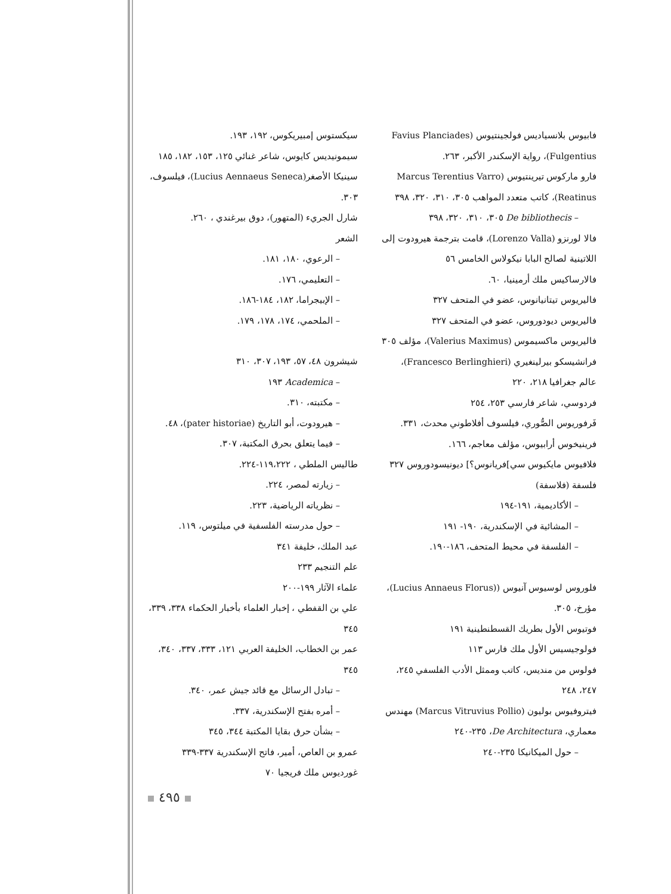سيكستوس إمبيريكوس، ١٩٢، ١٩٣.
سيمونيديس كايوس، شاعر غنائي ١٢٥، ١٥٣، ١٨٢، ١٨٥
سينيكا الأصغر(Lucius Aennaeus Seneca)، فيلسوف، ٣٠٣.
شارل الجريء (المتهور)، دوق بيرغندي ، ٢٦٠.
الشعر
– الرعوي، ١٨٠، ١٨١.
– التعليمي، ١٧٦.
– الإبيجراما، ١٨٢، ١٨٤-١٨٦.
– الملحمي، ١٧٤، ١٧٨، ١٧٩.
شيشرون ٤٨، ٥٧، ١٩٣، ٣٠٧، ٣١٠
– Academica ١٩٣
– مكتبته، ٣١٠.
– هيرودوت، أبو التاريخ (pater historiae)، ٤٨.
– فيما يتعلق بحرق المكتبة، ٣٠٧.
طاليس الملطي ، ١١٩،٢٢٢-٢٢٤.
– زيارته لمصر، ٢٢٤.
– نظرياته الرياضية، ٢٢٣.
– حول مدرسته الفلسفية في ميلتوس، ١١٩.
عبد الملك، خليفة ٣٤١
علم التنجيم ٢٣٣
علماء الآثار ١٩٩-٢٠٠
علي بن القفطي ، إخبار العلماء بأخبار الحكماء ٣٣٨، ٣٣٩، ٣٤٥
عمر بن الخطاب، الخليفة العربي ١٢١، ٣٣٣، ٣٣٧، ٣٤٠، ٣٤٥
– تبادل الرسائل مع قائد جيش عمر، ٣٤٠.
– أمره بفتح الإسكندرية، ٣٣٧.
– بشأن حرق بقايا المكتبة ٣٤٤، ٣٤٥
عمرو بن العاص، أمير، فاتح الإسكندرية ٣٣٧-٣٣٩
غورديوس ملك فريجيا ٧٠
فابيوس بلانسياديس فولجينتيوس (Favius Planciades Fulgentius)، رواية الإسكندر الأكبر، ٢٦٣.
فارو ماركوس تيرينتيوس (Marcus Terentius Varro Reatinus)، كاتب متعدد المواهب ٣٠٥، ٣١٠، ٣٢٠، ٣٩٨
– De bibliothecis ٣٠٥، ٣١٠، ٣٢٠، ٣٩٨
فالا لورنزو (Lorenzo Valla)، قامت بترجمة هيرودوت إلى اللاتينية لصالح البابا نيكولاس الخامس ٥٦
فالارساكيس ملك أرمينيا، ٦٠.
فاليريوس تيتانيانوس، عضو في المتحف ٣٢٧
فاليريوس ديودوروس، عضو في المتحف ٣٢٧
فاليريوس ماكسيموس (Valerius Maximus)، مؤلف ٣٠٥
فرانشيسكو بيرلينغيري (Francesco Berlinghieri)، عالم جغرافيا ٢١٨، ٢٢٠
فردوسي، شاعر فارسي ٢٥٣، ٢٥٤
فَرفوريوس الصُّوري، فيلسوف أفلاطوني محدث، ٣٣١.
فرينيخوس أرابيوس، مؤلف معاجم، ١٦٦.
فلافيوس مايكيوس سي]فريانوس؟] ديونيسودوروس ٣٢٧
فلسفة (فلاسفة)
– الأكاديمية، ١٩١-١٩٤
– المشائية في الإسكندرية، ١٩٠- ١٩١
– الفلسفة في محيط المتحف، ١٨٦-١٩٠.
فلوروس لوسيوس آنيوس ((Lucius Annaeus Florus)، مؤرخ، ٣٠٥.
فوتيوس الأول بطريك القسطنطينية ١٩١
فولوجيسيس الأول ملك فارس ١١٣
فولوس من منديس، كاتب وممثل الأدب الفلسفي ٢٤٥، ٢٤٧، ٢٤٨
فيتروفيوس بوليون (Marcus Vitruvius Pollio) مهندس معماري، De Architectura، ٢٣٥-٢٤٠
– حول الميكانيكا ٢٣٥-٢٤٠
٤٩٥